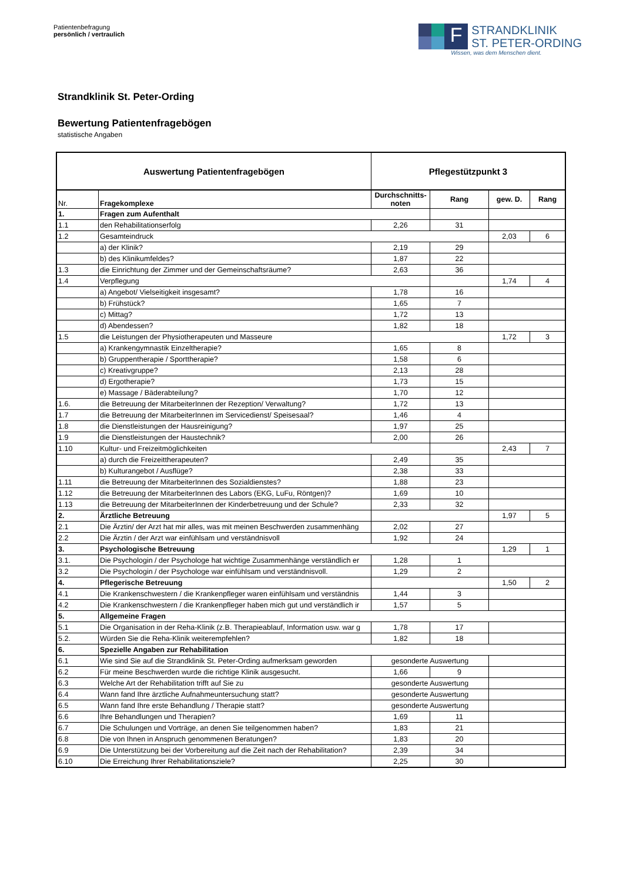Patientenbefragung
persönlich / vertraulich
F
STRANDKLINIK
ST. PETER-ORDING
Wissen, was dem Menschen dient.
Strandklinik St. Peter-Ording
Bewertung Patientenfragebögen
statistische Angaben
| Auswertung Patientenfragebögen | | Pflegestützpunkt 3 | | | |
| --- | --- | --- | --- | --- | --- |
| Nr. | Fragekomplexe | Durchschnitts-noten | Rang | gew. D. | Rang |
| 1. | Fragen zum Aufenthalt | | | | |
| 1.1 | den Rehabilitationserfolg | 2,26 | 31 | | |
| 1.2 | Gesamteindruck | | | 2,03 | 6 |
| | a) der Klinik? | 2,19 | 29 | | |
| | b) des Klinikumfeldes? | 1,87 | 22 | | |
| 1.3 | die Einrichtung der Zimmer und der Gemeinschaftsräume? | 2,63 | 36 | | |
| 1.4 | Verpflegung | | | 1,74 | 4 |
| | a) Angebot/ Vielseitigkeit insgesamt? | 1,78 | 16 | | |
| | b) Frühstück? | 1,65 | 7 | | |
| | c) Mittag? | 1,72 | 13 | | |
| | d) Abendessen? | 1,82 | 18 | | |
| 1.5 | die Leistungen der Physiotherapeuten und Masseure | | | 1,72 | 3 |
| | a) Krankengymnastik Einzeltherapie? | 1,65 | 8 | | |
| | b) Gruppentherapie / Sporttherapie? | 1,58 | 6 | | |
| | c) Kreativgruppe? | 2,13 | 28 | | |
| | d) Ergotherapie? | 1,73 | 15 | | |
| | e) Massage / Bäderabteilung? | 1,70 | 12 | | |
| 1.6. | die Betreuung der MitarbeiterInnen der Rezeption/ Verwaltung? | 1,72 | 13 | | |
| 1.7 | die Betreuung der MitarbeiterInnen im Servicedienst/ Speisesaal? | 1,46 | 4 | | |
| 1.8 | die Dienstleistungen der Hausreinigung? | 1,97 | 25 | | |
| 1.9 | die Dienstleistungen der Haustechnik? | 2,00 | 26 | | |
| 1.10 | Kultur- und Freizeitmöglichkeiten | | | 2,43 | 7 |
| | a) durch die Freizeittherapeuten? | 2,49 | 35 | | |
| | b) Kulturangebot / Ausflüge? | 2,38 | 33 | | |
| 1.11 | die Betreuung der MitarbeiterInnen des Sozialdienstes? | 1,88 | 23 | | |
| 1.12 | die Betreuung der MitarbeiterInnen des Labors (EKG, LuFu, Röntgen)? | 1,69 | 10 | | |
| 1.13 | die Betreuung der MitarbeiterInnen der Kinderbetreuung und der Schule? | 2,33 | 32 | | |
| 2. | Ärztliche Betreuung | | | 1,97 | 5 |
| 2.1 | Die Ärztin/ der Arzt hat mir alles, was mit meinen Beschwerden zusammenhäng | 2,02 | 27 | | |
| 2.2 | Die Ärztin / der Arzt war einfühlsam und verständnisvoll | 1,92 | 24 | | |
| 3. | Psychologische Betreuung | | | 1,29 | 1 |
| 3.1. | Die Psychologin / der Psychologe hat wichtige Zusammenhänge verständlich er | 1,28 | 1 | | |
| 3.2 | Die Psychologin / der Psychologe war einfühlsam und verständnisvoll. | 1,29 | 2 | | |
| 4. | Pflegerische Betreuung | | | 1,50 | 2 |
| 4.1 | Die Krankenschwestern / die Krankenpfleger waren einfühlsam und verständnis | 1,44 | 3 | | |
| 4.2 | Die Krankenschwestern / die Krankenpfleger haben mich gut und verständlich ir | 1,57 | 5 | | |
| 5. | Allgemeine Fragen | | | | |
| 5.1 | Die Organisation in der Reha-Klinik (z.B. Therapieablauf, Information usw. war g | 1,78 | 17 | | |
| 5.2. | Würden Sie die Reha-Klinik weiterempfehlen? | 1,82 | 18 | | |
| 6. | Spezielle Angaben zur Rehabilitation | | | | |
| 6.1 | Wie sind Sie auf die Strandklinik St. Peter-Ording aufmerksam geworden | gesonderte Auswertung | | | |
| 6.2 | Für meine Beschwerden wurde die richtige Klinik ausgesucht. | 1,66 | 9 | | |
| 6.3 | Welche Art der Rehabilitation trifft auf Sie zu | gesonderte Auswertung | | | |
| 6.4 | Wann fand Ihre ärztliche Aufnahmeuntersuchung statt? | gesonderte Auswertung | | | |
| 6.5 | Wann fand Ihre erste Behandlung / Therapie statt? | gesonderte Auswertung | | | |
| 6.6 | Ihre Behandlungen und Therapien? | 1,69 | 11 | | |
| 6.7 | Die Schulungen und Vorträge, an denen Sie teilgenommen haben? | 1,83 | 21 | | |
| 6.8 | Die von Ihnen in Anspruch genommenen Beratungen? | 1,83 | 20 | | |
| 6.9 | Die Unterstützung bei der Vorbereitung auf die Zeit nach der Rehabilitation? | 2,39 | 34 | | |
| 6.10 | Die Erreichung Ihrer Rehabilitationsziele? | 2,25 | 30 | | |